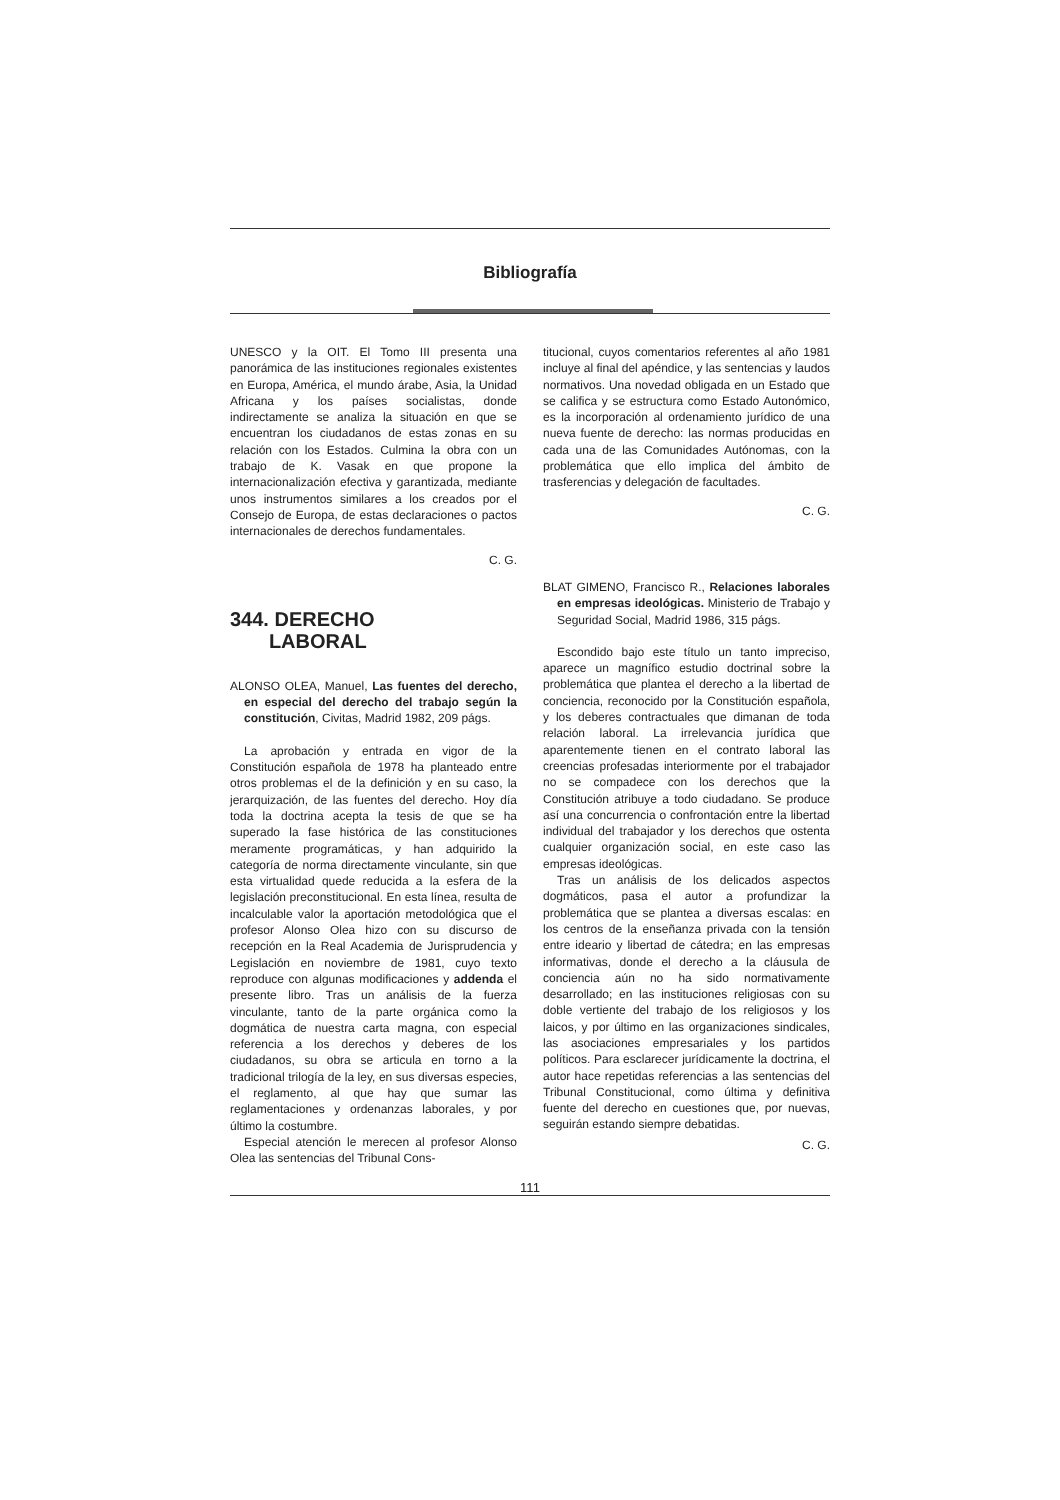Bibliografía
UNESCO y la OIT. El Tomo III presenta una panorámica de las instituciones regionales existentes en Europa, América, el mundo árabe, Asia, la Unidad Africana y los países socialistas, donde indirectamente se analiza la situación en que se encuentran los ciudadanos de estas zonas en su relación con los Estados. Culmina la obra con un trabajo de K. Vasak en que propone la internacionalización efectiva y garantizada, mediante unos instrumentos similares a los creados por el Consejo de Europa, de estas declaraciones o pactos internacionales de derechos fundamentales.
C. G.
344. DERECHO
LABORAL
ALONSO OLEA, Manuel, Las fuentes del derecho, en especial del derecho del trabajo según la constitución, Civitas, Madrid 1982, 209 págs.
La aprobación y entrada en vigor de la Constitución española de 1978 ha planteado entre otros problemas el de la definición y en su caso, la jerarquización, de las fuentes del derecho. Hoy día toda la doctrina acepta la tesis de que se ha superado la fase histórica de las constituciones meramente programáticas, y han adquirido la categoría de norma directamente vinculante, sin que esta virtualidad quede reducida a la esfera de la legislación preconstitucional. En esta línea, resulta de incalculable valor la aportación metodológica que el profesor Alonso Olea hizo con su discurso de recepción en la Real Academia de Jurisprudencia y Legislación en noviembre de 1981, cuyo texto reproduce con algunas modificaciones y addenda el presente libro. Tras un análisis de la fuerza vinculante, tanto de la parte orgánica como la dogmática de nuestra carta magna, con especial referencia a los derechos y deberes de los ciudadanos, su obra se articula en torno a la tradicional trilogía de la ley, en sus diversas especies, el reglamento, al que hay que sumar las reglamentaciones y ordenanzas laborales, y por último la costumbre.
Especial atención le merecen al profesor Alonso Olea las sentencias del Tribunal Cons-
titucional, cuyos comentarios referentes al año 1981 incluye al final del apéndice, y las sentencias y laudos normativos. Una novedad obligada en un Estado que se califica y se estructura como Estado Autonómico, es la incorporación al ordenamiento jurídico de una nueva fuente de derecho: las normas producidas en cada una de las Comunidades Autónomas, con la problemática que ello implica del ámbito de trasferencias y delegación de facultades.
C. G.
BLAT GIMENO, Francisco R., Relaciones laborales en empresas ideológicas. Ministerio de Trabajo y Seguridad Social, Madrid 1986, 315 págs.
Escondido bajo este título un tanto impreciso, aparece un magnífico estudio doctrinal sobre la problemática que plantea el derecho a la libertad de conciencia, reconocido por la Constitución española, y los deberes contractuales que dimanan de toda relación laboral. La irrelevancia jurídica que aparentemente tienen en el contrato laboral las creencias profesadas interiormente por el trabajador no se compadece con los derechos que la Constitución atribuye a todo ciudadano. Se produce así una concurrencia o confrontación entre la libertad individual del trabajador y los derechos que ostenta cualquier organización social, en este caso las empresas ideológicas.
Tras un análisis de los delicados aspectos dogmáticos, pasa el autor a profundizar la problemática que se plantea a diversas escalas: en los centros de la enseñanza privada con la tensión entre ideario y libertad de cátedra; en las empresas informativas, donde el derecho a la cláusula de conciencia aún no ha sido normativamente desarrollado; en las instituciones religiosas con su doble vertiente del trabajo de los religiosos y los laicos, y por último en las organizaciones sindicales, las asociaciones empresariales y los partidos políticos. Para esclarecer jurídicamente la doctrina, el autor hace repetidas referencias a las sentencias del Tribunal Constitucional, como última y definitiva fuente del derecho en cuestiones que, por nuevas, seguirán estando siempre debatidas.
C. G.
111